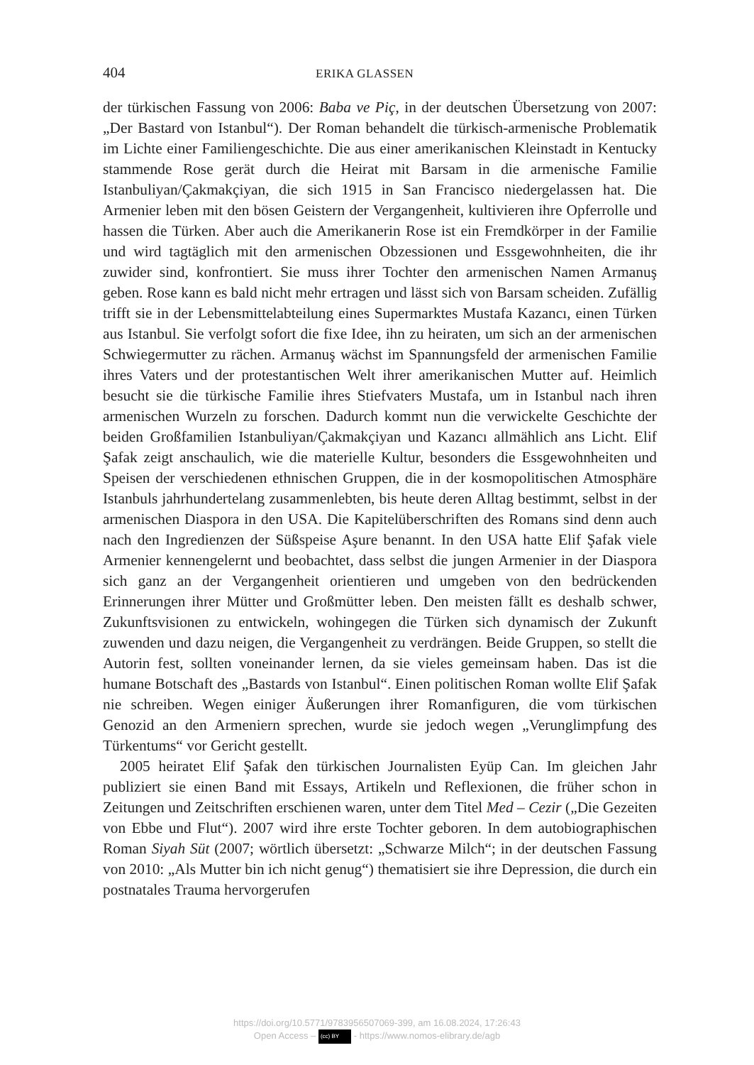404 ERIKA GLASSEN
der türkischen Fassung von 2006: Baba ve Piç, in der deutschen Übersetzung von 2007: „Der Bastard von Istanbul“). Der Roman behandelt die türkisch-armenische Problematik im Lichte einer Familiengeschichte. Die aus einer amerikanischen Kleinstadt in Kentucky stammende Rose gerät durch die Heirat mit Barsam in die armenische Familie Istanbuliyan/Çakmakçiyan, die sich 1915 in San Francisco niedergelassen hat. Die Armenier leben mit den bösen Geistern der Vergangenheit, kultivieren ihre Opferrolle und hassen die Türken. Aber auch die Amerikanerin Rose ist ein Fremdkörper in der Familie und wird tagtäglich mit den armenischen Obzessionen und Essgewohnheiten, die ihr zuwider sind, konfrontiert. Sie muss ihrer Tochter den armenischen Namen Armanuş geben. Rose kann es bald nicht mehr ertragen und lässt sich von Barsam scheiden. Zufällig trifft sie in der Lebensmittelabteilung eines Supermarktes Mustafa Kazancı, einen Türken aus Istanbul. Sie verfolgt sofort die fixe Idee, ihn zu heiraten, um sich an der armenischen Schwiegermutter zu rächen. Armanuş wächst im Spannungsfeld der armenischen Familie ihres Vaters und der protestantischen Welt ihrer amerikanischen Mutter auf. Heimlich besucht sie die türkische Familie ihres Stiefvaters Mustafa, um in Istanbul nach ihren armenischen Wurzeln zu forschen. Dadurch kommt nun die verwickelte Geschichte der beiden Großfamilien Istanbuliyan/Çakmakçiyan und Kazancı allmählich ans Licht. Elif Şafak zeigt anschaulich, wie die materielle Kultur, besonders die Essgewohnheiten und Speisen der verschiedenen ethnischen Gruppen, die in der kosmopolitischen Atmosphäre Istanbuls jahrhundertelang zusammenlebten, bis heute deren Alltag bestimmt, selbst in der armenischen Diaspora in den USA. Die Kapitelüberschriften des Romans sind denn auch nach den Ingredienzen der Süßspeise Aşure benannt. In den USA hatte Elif Şafak viele Armenier kennengelernt und beobachtet, dass selbst die jungen Armenier in der Diaspora sich ganz an der Vergangenheit orientieren und umgeben von den bedrückenden Erinnerungen ihrer Mütter und Großmütter leben. Den meisten fällt es deshalb schwer, Zukunftsvisionen zu entwickeln, wohingegen die Türken sich dynamisch der Zukunft zuwenden und dazu neigen, die Vergangenheit zu verdrängen. Beide Gruppen, so stellt die Autorin fest, sollten voneinander lernen, da sie vieles gemeinsam haben. Das ist die humane Botschaft des „Bastards von Istanbul“. Einen politischen Roman wollte Elif Şafak nie schreiben. Wegen einiger Äußerungen ihrer Romanfiguren, die vom türkischen Genozid an den Armeniern sprechen, wurde sie jedoch wegen „Verunglimpfung des Türkentums“ vor Gericht gestellt.
2005 heiratet Elif Şafak den türkischen Journalisten Eyüp Can. Im gleichen Jahr publiziert sie einen Band mit Essays, Artikeln und Reflexionen, die früher schon in Zeitungen und Zeitschriften erschienen waren, unter dem Titel Med – Cezir („Die Gezeiten von Ebbe und Flut“). 2007 wird ihre erste Tochter geboren. In dem autobiographischen Roman Siyah Süt (2007; wörtlich übersetzt: „Schwarze Milch“; in der deutschen Fassung von 2010: „Als Mutter bin ich nicht genug“) thematisiert sie ihre Depression, die durch ein postnatales Trauma hervorgerufen
https://doi.org/10.5771/9783956507069-399, am 16.08.2024, 17:26:43
Open Access – (cc) BY - https://www.nomos-elibrary.de/agb